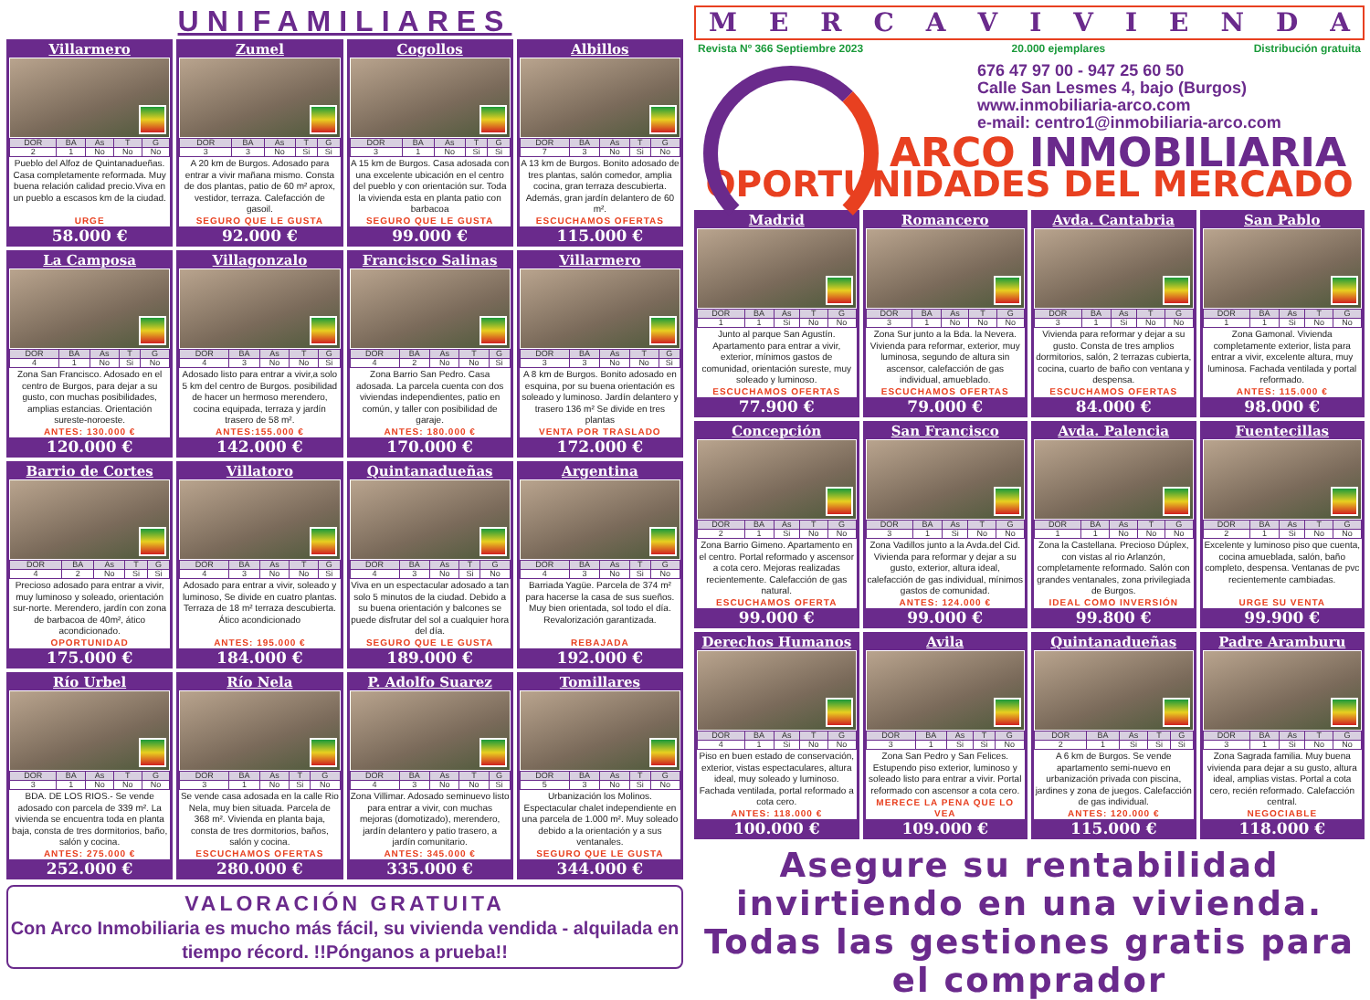UNIFAMILIARES
Villarmero
| DOR | BA | As | T | G |
| --- | --- | --- | --- | --- |
| 2 | 1 | No | No | No |
Pueblo del Alfoz de Quintanadueñas. Casa completamente reformada. Muy buena relación calidad precio.Viva en un pueblo a escasos km de la ciudad.
URGE
58.000 €
Zumel
| DOR | BA | As | T | G |
| --- | --- | --- | --- | --- |
| 3 | 3 | No | Si | Si |
A 20 km de Burgos. Adosado para entrar a vivir mañana mismo. Consta de dos plantas, patio de 60 m² aprox, vestidor, terraza. Calefacción de gasoil.
SEGURO QUE LE GUSTA
92.000 €
Cogollos
| DOR | BA | As | T | G |
| --- | --- | --- | --- | --- |
| 3 | 1 | No | Si | Si |
A 15 km de Burgos. Casa adosada con una excelente ubicación en el centro del pueblo y con orientación sur. Toda la vivienda esta en planta patio con barbacoa
SEGURO QUE LE GUSTA
99.000 €
Albillos
| DOR | BA | As | T | G |
| --- | --- | --- | --- | --- |
| 7 | 3 | No | Si | No |
A 13 km de Burgos. Bonito adosado de tres plantas, salón comedor, amplia cocina, gran terraza descubierta. Además, gran jardín delantero de 60 m².
ESCUCHAMOS OFERTAS
115.000 €
La Camposa
| DOR | BA | As | T | G |
| --- | --- | --- | --- | --- |
| 4 | 1 | No | Si | No |
Zona San Francisco. Adosado en el centro de Burgos, para dejar a su gusto, con muchas posibilidades, amplias estancias. Orientación sureste-noroeste.
ANTES: 130.000 €
120.000 €
Villagonzalo
| DOR | BA | As | T | G |
| --- | --- | --- | --- | --- |
| 4 | 3 | No | No | Si |
Adosado listo para entrar a vivir,a solo 5 km del centro de Burgos. posibilidad de hacer un hermoso merendero, cocina equipada, terraza y jardín trasero de 58 m².
ANTES:155.000 €
142.000 €
Francisco Salinas
| DOR | BA | As | T | G |
| --- | --- | --- | --- | --- |
| 4 | 2 | No | No | Si |
Zona Barrio San Pedro. Casa adosada. La parcela cuenta con dos viviendas independientes, patio en común, y taller con posibilidad de garaje.
ANTES: 180.000 €
170.000 €
Villarmero
| DOR | BA | As | T | G |
| --- | --- | --- | --- | --- |
| 3 | 3 | No | No | Si |
A 8 km de Burgos. Bonito adosado en esquina, por su buena orientación es soleado y luminoso. Jardín delantero y trasero 136 m² Se divide en tres plantas
VENTA POR TRASLADO
172.000 €
Barrio de Cortes
| DOR | BA | As | T | G |
| --- | --- | --- | --- | --- |
| 4 | 2 | No | Si | Si |
Precioso adosado para entrar a vivir, muy luminoso y soleado, orientación sur-norte. Merendero, jardín con zona de barbacoa de 40m², ático acondicionado.
OPORTUNIDAD
175.000 €
Villatoro
| DOR | BA | As | T | G |
| --- | --- | --- | --- | --- |
| 4 | 3 | No | No | Si |
Adosado para entrar a vivir, soleado y luminoso, Se divide en cuatro plantas. Terraza de 18 m² terraza descubierta. Ático acondicionado
ANTES: 195.000 €
184.000 €
Quintanadueñas
| DOR | BA | As | T | G |
| --- | --- | --- | --- | --- |
| 4 | 3 | No | Si | No |
Viva en un espectacular adosado a tan solo 5 minutos de la ciudad. Debido a su buena orientación y balcones se puede disfrutar del sol a cualquier hora del día.
SEGURO QUE LE GUSTA
189.000 €
Argentina
| DOR | BA | As | T | G |
| --- | --- | --- | --- | --- |
| 4 | 3 | No | Si | No |
Barriada Yagüe. Parcela de 374 m² para hacerse la casa de sus sueños. Muy bien orientada, sol todo el día. Revalorización garantizada.
REBAJADA
192.000 €
Río Urbel
| DOR | BA | As | T | G |
| --- | --- | --- | --- | --- |
| 3 | 1 | No | No | No |
BDA. DE LOS RIOS.- Se vende adosado con parcela de 339 m². La vivienda se encuentra toda en planta baja, consta de tres dormitorios, baño, salón y cocina.
ANTES: 275.000 €
252.000 €
Río Nela
| DOR | BA | As | T | G |
| --- | --- | --- | --- | --- |
| 3 | 1 | No | Si | No |
Se vende casa adosada en la calle Rio Nela, muy bien situada. Parcela de 368 m². Vivienda en planta baja, consta de tres dormitorios, baños, salón y cocina.
ESCUCHAMOS OFERTAS
280.000 €
P. Adolfo Suarez
| DOR | BA | As | T | G |
| --- | --- | --- | --- | --- |
| 4 | 3 | No | No | Si |
Zona Villimar. Adosado seminuevo listo para entrar a vivir, con muchas mejoras (domotizado), merendero, jardín delantero y patio trasero, a jardín comunitario.
ANTES: 345.000 €
335.000 €
Tomillares
| DOR | BA | As | T | G |
| --- | --- | --- | --- | --- |
| 5 | 3 | No | Si | No |
Urbanización los Molinos. Espectacular chalet independiente en una parcela de 1.000 m². Muy soleado debido a la orientación y a sus ventanales.
SEGURO QUE LE GUSTA
344.000 €
VALORACIÓN GRATUITA
Con Arco Inmobiliaria es mucho más fácil, su vivienda vendida - alquilada en tiempo récord. !!Pónganos a prueba!!
MERCAVIVIENDA
Revista Nº 366 Septiembre 2023 20.000 ejemplares Distribución gratuita
676 47 97 00 - 947 25 60 50
Calle San Lesmes 4, bajo (Burgos)
www.inmobiliaria-arco.com
e-mail: centro1@inmobiliaria-arco.com
ARCO INMOBILIARIA
OPORTUNIDADES DEL MERCADO
Madrid
| DOR | BA | As | T | G |
| --- | --- | --- | --- | --- |
| 1 | 1 | Si | No | No |
Junto al parque San Agustín. Apartamento para entrar a vivir, exterior, mínimos gastos de comunidad, orientación sureste, muy soleado y luminoso.
ESCUCHAMOS OFERTAS
77.900 €
Romancero
| DOR | BA | As | T | G |
| --- | --- | --- | --- | --- |
| 3 | 1 | No | No | No |
Zona Sur junto a la Bda. la Nevera. Vivienda para reformar, exterior, muy luminosa, segundo de altura sin ascensor, calefacción de gas individual, amueblado.
ESCUCHAMOS OFERTAS
79.000 €
Avda. Cantabria
| DOR | BA | As | T | G |
| --- | --- | --- | --- | --- |
| 3 | 1 | Si | No | No |
Vivienda para reformar y dejar a su gusto. Consta de tres amplios dormitorios, salón, 2 terrazas cubierta, cocina, cuarto de baño con ventana y despensa.
ESCUCHAMOS OFERTAS
84.000 €
San Pablo
| DOR | BA | As | T | G |
| --- | --- | --- | --- | --- |
| 1 | 1 | Si | No | No |
Zona Gamonal. Vivienda completamente exterior, lista para entrar a vivir, excelente altura, muy luminosa. Fachada ventilada y portal reformado.
ANTES: 115.000 €
98.000 €
Concepción
| DOR | BA | As | T | G |
| --- | --- | --- | --- | --- |
| 2 | 1 | Si | No | No |
Zona Barrio Gimeno. Apartamento en el centro. Portal reformado y ascensor a cota cero. Mejoras realizadas recientemente. Calefacción de gas natural.
ESCUCHAMOS OFERTA
99.000 €
San Francisco
| DOR | BA | As | T | G |
| --- | --- | --- | --- | --- |
| 3 | 1 | Si | No | No |
Zona Vadillos junto a la Avda.del Cid. Vivienda para reformar y dejar a su gusto, exterior, altura ideal, calefacción de gas individual, mínimos gastos de comunidad.
ANTES: 124.000 €
99.000 €
Avda. Palencia
| DOR | BA | As | T | G |
| --- | --- | --- | --- | --- |
| 1 | 1 | No | No | No |
Zona la Castellana. Precioso Dúplex, con vistas al rio Arlanzón, completamente reformado. Salón con grandes ventanales, zona privilegiada de Burgos.
IDEAL COMO INVERSIÓN
99.800 €
Fuentecillas
| DOR | BA | As | T | G |
| --- | --- | --- | --- | --- |
| 2 | 1 | Si | No | No |
Excelente y luminoso piso que cuenta, cocina amueblada, salón, baño completo, despensa. Ventanas de pvc recientemente cambiadas.
URGE SU VENTA
99.900 €
Derechos Humanos
| DOR | BA | As | T | G |
| --- | --- | --- | --- | --- |
| 4 | 1 | Si | No | No |
Piso en buen estado de conservación, exterior, vistas espectaculares, altura ideal, muy soleado y luminoso. Fachada ventilada, portal reformado a cota cero.
ANTES: 118.000 €
100.000 €
Avila
| DOR | BA | As | T | G |
| --- | --- | --- | --- | --- |
| 3 | 1 | Si | Si | No |
Zona San Pedro y San Felices. Estupendo piso exterior, luminoso y soleado listo para entrar a vivir. Portal reformado con ascensor a cota cero.
MERECE LA PENA QUE LO VEA
109.000 €
Quintanadueñas
| DOR | BA | As | T | G |
| --- | --- | --- | --- | --- |
| 2 | 1 | Si | Si | Si |
A 6 km de Burgos. Se vende apartamento semi-nuevo en urbanización privada con piscina, jardines y zona de juegos. Calefacción de gas individual.
ANTES: 120.000 €
115.000 €
Padre Aramburu
| DOR | BA | As | T | G |
| --- | --- | --- | --- | --- |
| 3 | 1 | Si | No | No |
Zona Sagrada familia. Muy buena vivienda para dejar a su gusto, altura ideal, amplias vistas. Portal a cota cero, recién reformado. Calefacción central.
NEGOCIABLE
118.000 €
Asegure su rentabilidad invirtiendo en una vivienda. Todas las gestiones gratis para el comprador